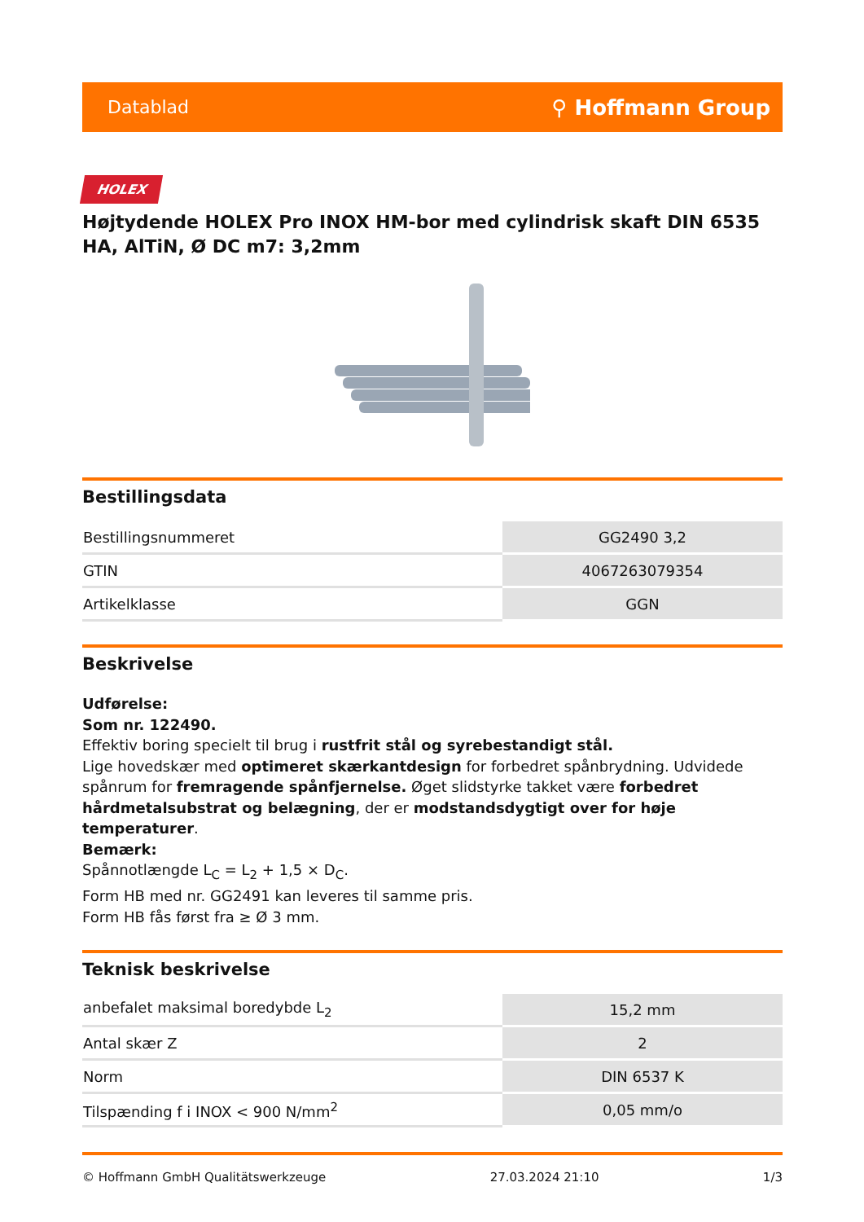Datablad ⚲ Hoffmann Group
HOLEX
Højtydende HOLEX Pro INOX HM-bor med cylindrisk skaft DIN 6535 HA, AlTiN, Ø DC m7: 3,2mm
Bestillingsdata
| Bestillingsnummeret | GG2490 3,2 |
| GTIN | 4067263079354 |
| Artikelklasse | GGN |
Beskrivelse
Udførelse:
Som nr. 122490.
Effektiv boring specielt til brug i rustfrit stål og syrebestandigt stål.
Lige hovedskær med optimeret skærkantdesign for forbedret spånbrydning. Udvidede spånrum for fremragende spånfjernelse. Øget slidstyrke takket være forbedret hårdmetalsubstrat og belægning, der er modstandsdygtigt over for høje temperaturer.
Bemærk:
Spånnotlængde L<sub>C</sub> = L<sub>2</sub> + 1,5 × D<sub>C</sub>.
Form HB med nr. GG2491 kan leveres til samme pris.
Form HB fås først fra ≥ Ø 3 mm.
Teknisk beskrivelse
| anbefalet maksimal boredybde L<sub>2</sub> | 15,2 mm |
| Antal skær Z | 2 |
| Norm | DIN 6537 K |
| Tilspænding f i INOX < 900 N/mm<sup>2</sup> | 0,05 mm/o |
© Hoffmann GmbH Qualitätswerkzeuge 27.03.2024 21:10 1/3